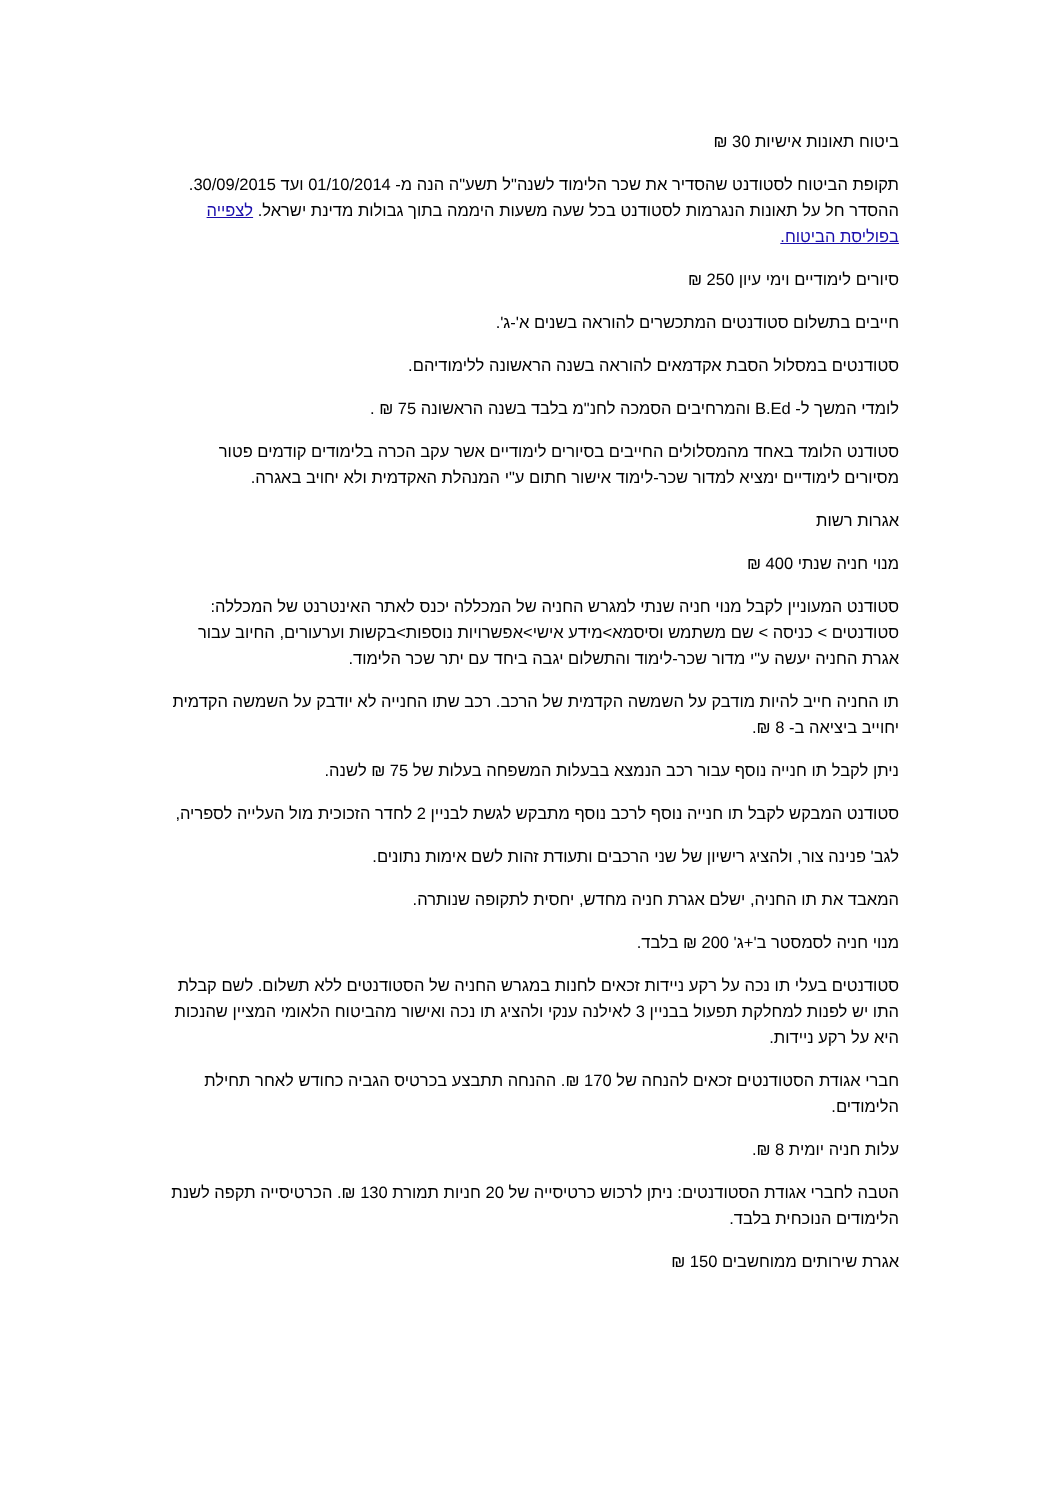ביטוח תאונות אישיות 30 ₪
תקופת הביטוח לסטודנט שהסדיר את שכר הלימוד לשנה"ל תשע"ה הנה מ- 01/10/2014 ועד 30/09/2015. ההסדר חל על תאונות הנגרמות לסטודנט בכל שעה משעות היממה בתוך גבולות מדינת ישראל. לצפייה בפוליסת הביטוח.
סיורים לימודיים וימי עיון 250 ₪
חייבים בתשלום סטודנטים המתכשרים להוראה בשנים א'-ג'.
סטודנטים במסלול הסבת אקדמאים להוראה בשנה הראשונה ללימודיהם.
לומדי המשך ל- B.Ed והמרחיבים הסמכה לחנ"מ בלבד בשנה הראשונה 75 ₪ .
סטודנט הלומד באחד מהמסלולים החייבים בסיורים לימודיים אשר עקב הכרה בלימודים קודמים פטור מסיורים לימודיים ימציא למדור שכר-לימוד אישור חתום ע"י המנהלת האקדמית ולא יחויב באגרה.
אגרות רשות
מנוי חניה שנתי 400 ₪
סטודנט המעוניין לקבל מנוי חניה שנתי למגרש החניה של המכללה יכנס לאתר האינטרנט של המכללה: סטודנטים > כניסה > שם משתמש וסיסמא>מידע אישי>אפשרויות נוספות>בקשות וערעורים, החיוב עבור אגרת החניה יעשה ע"י מדור שכר-לימוד והתשלום יגבה ביחד עם יתר שכר הלימוד.
תו החניה חייב להיות מודבק על השמשה הקדמית של הרכב. רכב שתו החנייה לא יודבק על השמשה הקדמית יחוייב ביציאה ב- 8 ₪.
ניתן לקבל תו חנייה נוסף עבור רכב הנמצא בבעלות המשפחה בעלות של 75 ₪ לשנה.
סטודנט המבקש לקבל תו חנייה נוסף לרכב נוסף מתבקש לגשת לבניין 2 לחדר הזכוכית מול העלייה לספריה,
לגב' פנינה צור, ולהציג רישיון של שני הרכבים ותעודת זהות לשם אימות נתונים.
המאבד את תו החניה, ישלם אגרת חניה מחדש, יחסית לתקופה שנותרה.
מנוי חניה לסמסטר ב'+ג' 200 ₪ בלבד.
סטודנטים בעלי תו נכה על רקע ניידות זכאים לחנות במגרש החניה של הסטודנטים ללא תשלום. לשם קבלת התו יש לפנות למחלקת תפעול בבניין 3 לאילנה ענקי ולהציג תו נכה ואישור מהביטוח הלאומי המציין שהנכות היא על רקע ניידות.
חברי אגודת הסטודנטים זכאים להנחה של 170 ₪. ההנחה תתבצע בכרטיס הגביה כחודש לאחר תחילת הלימודים.
עלות חניה יומית 8 ₪.
הטבה לחברי אגודת הסטודנטים: ניתן לרכוש כרטיסייה של 20 חניות תמורת 130 ₪. הכרטיסייה תקפה לשנת הלימודים הנוכחית בלבד.
אגרת שירותים ממוחשבים 150 ₪